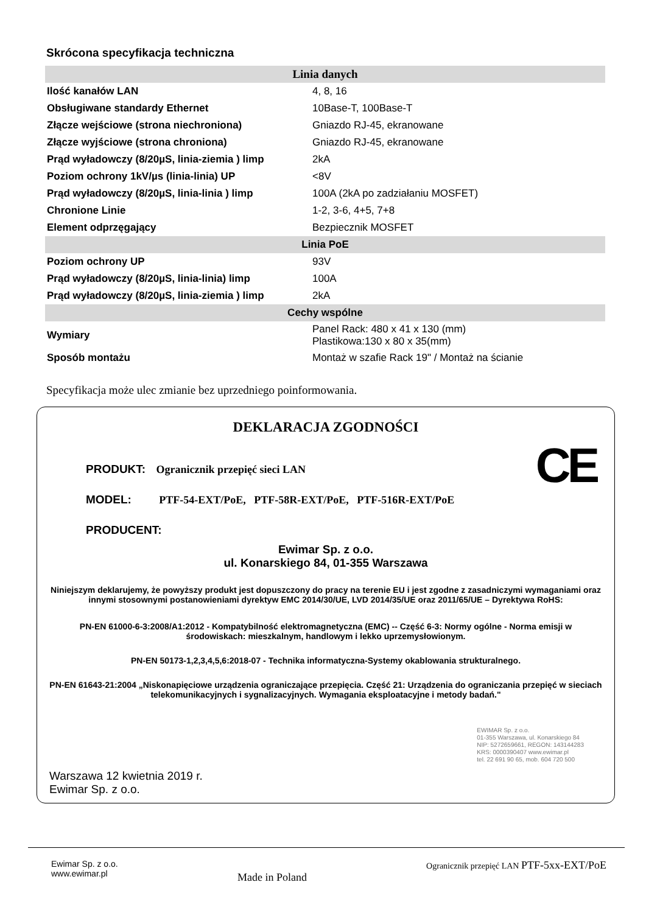Skrócona specyfikacja techniczna
| Linia danych | |
| --- | --- |
| Ilość kanałów LAN | 4, 8, 16 |
| Obsługiwane standardy Ethernet | 10Base-T, 100Base-T |
| Złącze wejściowe (strona niechroniona) | Gniazdo RJ-45, ekranowane |
| Złącze wyjściowe (strona chroniona) | Gniazdo RJ-45, ekranowane |
| Prąd wyładowczy (8/20µS, linia-ziemia ) limp | 2kA |
| Poziom ochrony 1kV/µs (linia-linia) UP | <8V |
| Prąd wyładowczy (8/20µS, linia-linia ) limp | 100A (2kA po zadziałaniu MOSFET) |
| Chronione Linie | 1-2, 3-6, 4+5, 7+8 |
| Element odprzęgający | Bezpiecznik MOSFET |
| Linia PoE | |
| Poziom ochrony UP | 93V |
| Prąd wyładowczy (8/20µS, linia-linia) limp | 100A |
| Prąd wyładowczy (8/20µS, linia-ziemia ) limp | 2kA |
| Cechy wspólne | |
| Wymiary | Panel Rack: 480 x 41 x 130 (mm) Plastikowa:130 x 80 x 35(mm) |
| Sposób montażu | Montaż w szafie Rack 19" / Montaż na ścianie |
Specyfikacja może ulec zmianie bez uprzedniego poinformowania.
DEKLARACJA ZGODNOŚCI
CE
PRODUKT: Ogranicznik przepięć sieci LAN
MODEL: PTF-54-EXT/PoE, PTF-58R-EXT/PoE, PTF-516R-EXT/PoE
PRODUCENT:
Ewimar Sp. z o.o.
ul. Konarskiego 84, 01-355 Warszawa
Niniejszym deklarujemy, że powyższy produkt jest dopuszczony do pracy na terenie EU i jest zgodne z zasadniczymi wymaganiami oraz innymi stosownymi postanowieniami dyrektyw EMC 2014/30/UE, LVD 2014/35/UE oraz 2011/65/UE – Dyrektywa RoHS:
PN-EN 61000-6-3:2008/A1:2012 - Kompatybilność elektromagnetyczna (EMC) -- Część 6-3: Normy ogólne - Norma emisji w środowiskach: mieszkalnym, handlowym i lekko uprzemysłowionym.
PN-EN 50173-1,2,3,4,5,6:2018-07 - Technika informatyczna-Systemy okablowania strukturalnego.
PN-EN 61643-21:2004 „Niskonapięciowe urządzenia ograniczające przepięcia. Część 21: Urządzenia do ograniczania przepięć w sieciach telekomunikacyjnych i sygnalizacyjnych. Wymagania eksploatacyjne i metody badań."
EWIMAR Sp. z o.o.
01-355 Warszawa, ul. Konarskiego 84
NIP: 5272659661, REGON: 143144283
KRS: 0000390407 www.ewimar.pl
tel. 22 691 90 65, mob. 604 720 500
Warszawa 12 kwietnia 2019 r.
Ewimar Sp. z o.o.
Ewimar Sp. z o.o.
www.ewimar.pl
Made in Poland
Ogranicznik przepięć LAN PTF-5xx-EXT/PoE